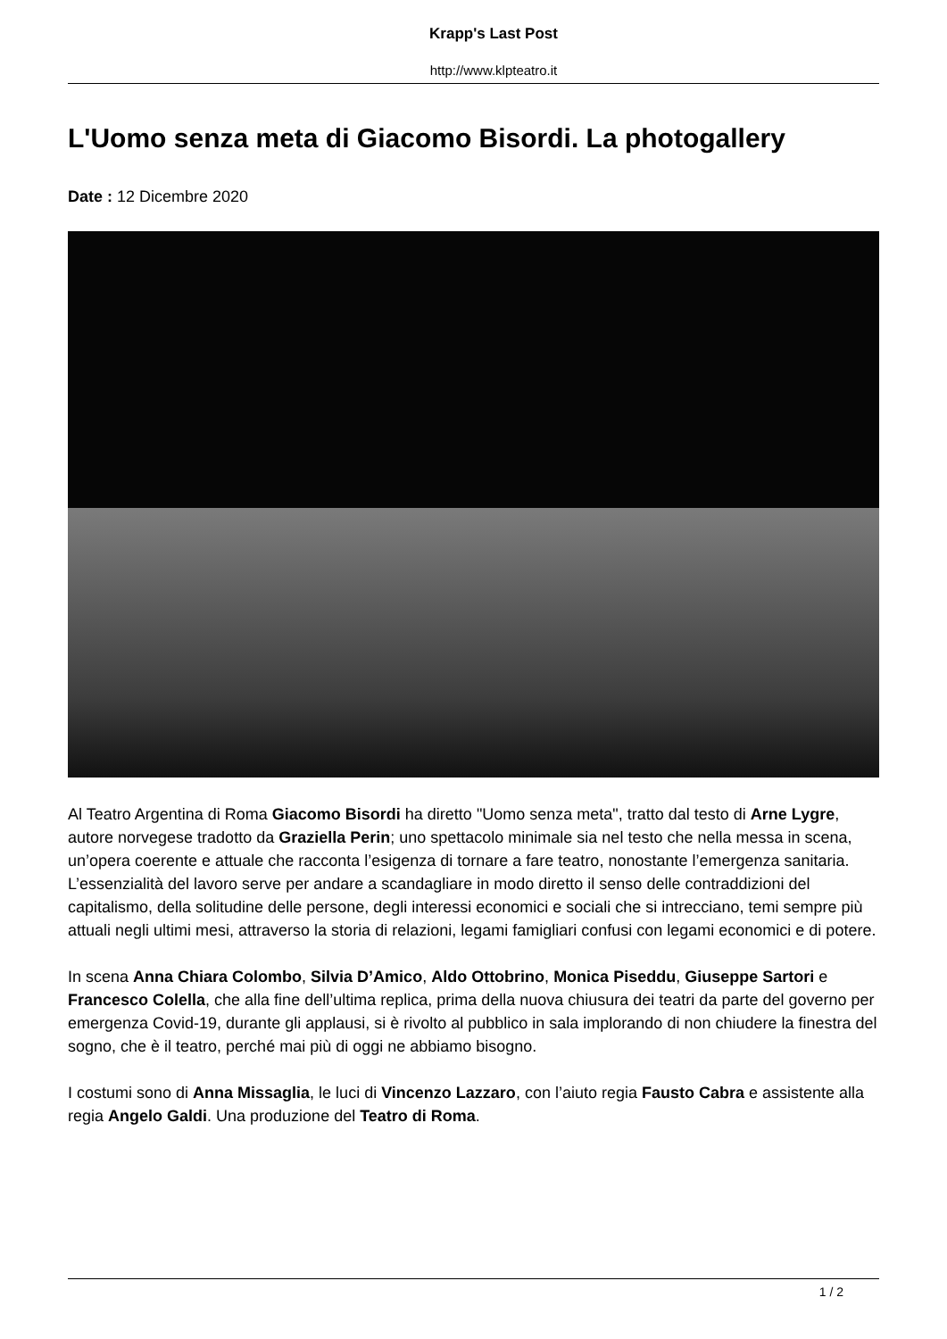Krapp's Last Post
http://www.klpteatro.it
L'Uomo senza meta di Giacomo Bisordi. La photogallery
Date : 12 Dicembre 2020
Al Teatro Argentina di Roma Giacomo Bisordi ha diretto "Uomo senza meta", tratto dal testo di Arne Lygre, autore norvegese tradotto da Graziella Perin; uno spettacolo minimale sia nel testo che nella messa in scena, un’opera coerente e attuale che racconta l’esigenza di tornare a fare teatro, nonostante l’emergenza sanitaria.
L’essenzialità del lavoro serve per andare a scandagliare in modo diretto il senso delle contraddizioni del capitalismo, della solitudine delle persone, degli interessi economici e sociali che si intrecciano, temi sempre più attuali negli ultimi mesi, attraverso la storia di relazioni, legami famigliari confusi con legami economici e di potere.
In scena Anna Chiara Colombo, Silvia D’Amico, Aldo Ottobrino, Monica Piseddu, Giuseppe Sartori e Francesco Colella, che alla fine dell’ultima replica, prima della nuova chiusura dei teatri da parte del governo per emergenza Covid-19, durante gli applausi, si è rivolto al pubblico in sala implorando di non chiudere la finestra del sogno, che è il teatro, perché mai più di oggi ne abbiamo bisogno.
I costumi sono di Anna Missaglia, le luci di Vincenzo Lazzaro, con l’aiuto regia Fausto Cabra e assistente alla regia Angelo Galdi. Una produzione del Teatro di Roma.
1 / 2